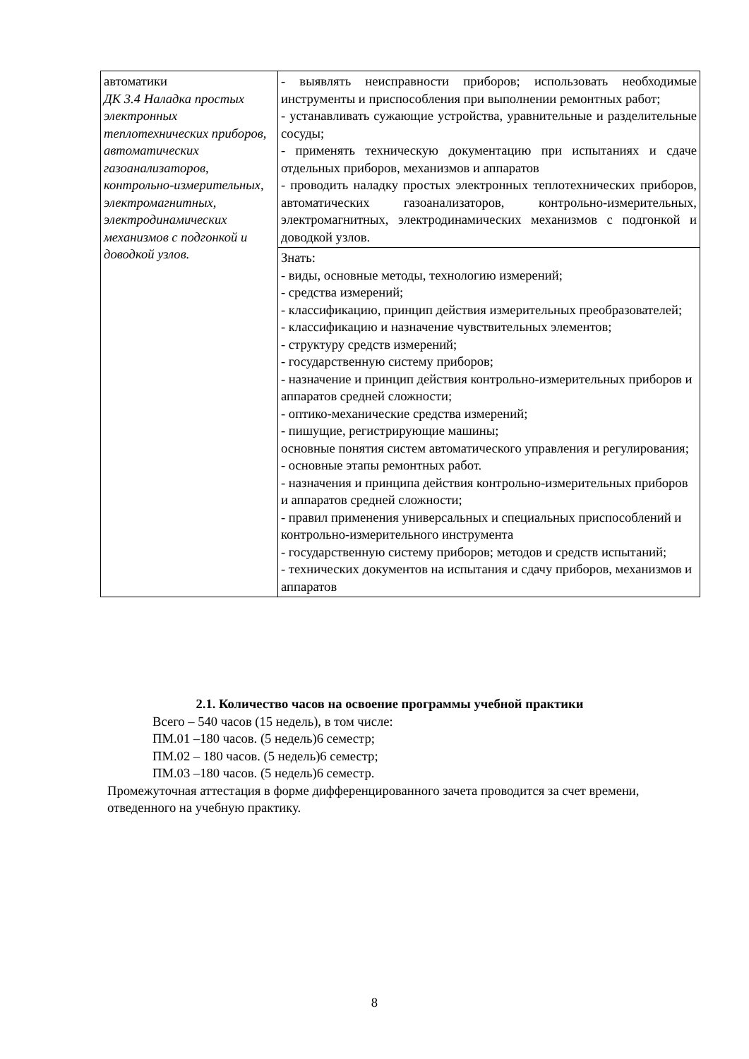| автоматики ДК 3.4 Наладка простых электронных теплотехнических приборов, автоматических газоанализаторов, контрольно-измерительных, электромагнитных, электродинамических механизмов с подгонкой и доводкой узлов. | - выявлять неисправности приборов; использовать необходимые инструменты и приспособления при выполнении ремонтных работ; - устанавливать сужающие устройства, уравнительные и разделительные сосуды; - применять техническую документацию при испытаниях и сдаче отдельных приборов, механизмов и аппаратов - проводить наладку простых электронных теплотехнических приборов, автоматических газоанализаторов, контрольно-измерительных, электромагнитных, электродинамических механизмов с подгонкой и доводкой узлов. |
| | Знать: - виды, основные методы, технологию измерений; - средства измерений; - классификацию, принцип действия измерительных преобразователей; - классификацию и назначение чувствительных элементов; - структуру средств измерений; - государственную систему приборов; - назначение и принцип действия контрольно-измерительных приборов и аппаратов средней сложности; - оптико-механические средства измерений; - пишущие, регистрирующие машины; основные понятия систем автоматического управления и регулирования; - основные этапы ремонтных работ. - назначения и принципа действия контрольно-измерительных приборов и аппаратов средней сложности; - правил применения универсальных и специальных приспособлений и контрольно-измерительного инструмента - государственную систему приборов; методов и средств испытаний; - технических документов на испытания и сдачу приборов, механизмов и аппаратов |
2.1. Количество часов на освоение программы учебной практики
Всего – 540 часов (15 недель), в том числе:
ПМ.01 –180 часов. (5 недель)6 семестр;
ПМ.02 – 180 часов. (5 недель)6 семестр;
ПМ.03 –180 часов. (5 недель)6 семестр.
Промежуточная аттестация в форме дифференцированного зачета проводится за счет времени, отведенного на учебную практику.
8